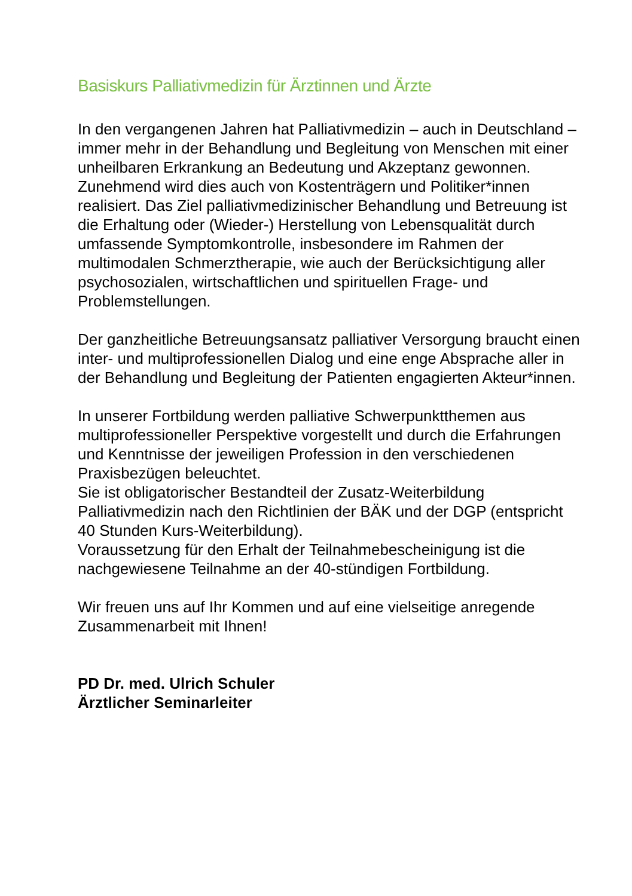Basiskurs Palliativmedizin für Ärztinnen und Ärzte
In den vergangenen Jahren hat Palliativmedizin – auch in Deutschland – immer mehr in der Behandlung und Begleitung von Menschen mit einer unheilbaren Erkrankung an Bedeutung und Akzeptanz gewonnen.
Zunehmend wird dies auch von Kostenträgern und Politiker*in­nen realisiert. Das Ziel palliativmedizinischer Behandlung und Betreuung ist die Erhaltung oder (Wieder-) Herstellung von Lebensqualität durch umfassende Symptomkontrolle, insbeson­dere im Rahmen der multimodalen Schmerztherapie, wie auch der Berücksichtigung aller psychosozialen, wirtschaftlichen und spirituellen Frage- und Problemstellungen.
Der ganzheitliche Betreuungsansatz palliativer Versorgung braucht einen inter- und multiprofessionellen Dialog und eine enge Absprache aller in der Behandlung und Begleitung der Patienten engagierten Akteur*innen.
In unserer Fortbildung werden palliative Schwerpunktthemen aus multiprofessioneller Perspektive vorgestellt und durch die Erfahrungen und Kenntnisse der jeweiligen Profession in den verschiedenen Praxisbezügen beleuchtet.
Sie ist obligatorischer Bestandteil der Zusatz-Weiterbildung Palliativmedizin nach den Richtlinien der BÄK und der DGP (entspricht 40 Stunden Kurs-Weiterbildung).
Voraussetzung für den Erhalt der Teilnahmebescheinigung ist die nachgewiesene Teilnahme an der 40-stündigen Fortbildung.
Wir freuen uns auf Ihr Kommen und auf eine vielseitige anre­gende Zusammenarbeit mit Ihnen!
PD Dr. med. Ulrich Schuler
Ärztlicher Seminarleiter